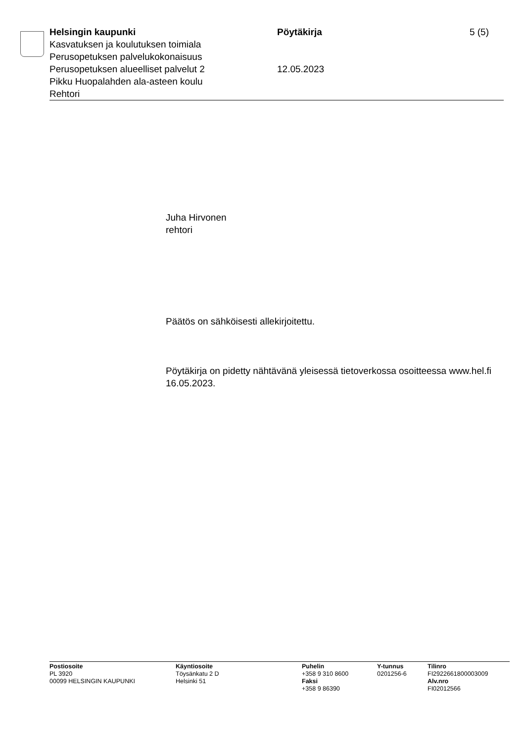Helsingin kaupunki
Kasvatuksen ja koulutuksen toimiala
Perusopetuksen palvelukokonaisuus
Perusopetuksen alueelliset palvelut 2
Pikku Huopalahden ala-asteen koulu
Rehtori
Pöytäkirja
12.05.2023
5 (5)
Juha Hirvonen
rehtori
Päätös on sähköisesti allekirjoitettu.
Pöytäkirja on pidetty nähtävänä yleisessä tietoverkossa osoitteessa www.hel.fi 16.05.2023.
Postiosoite
PL 3920
00099 HELSINGIN KAUPUNKI
Käyntiosoite
Töysänkatu 2 D
Helsinki 51
Puhelin
+358 9 310 8600
Faksi
+358 9 86390
Y-tunnus
0201256-6
Tilinro
FI2922661800003009
Alv.nro
FI02012566